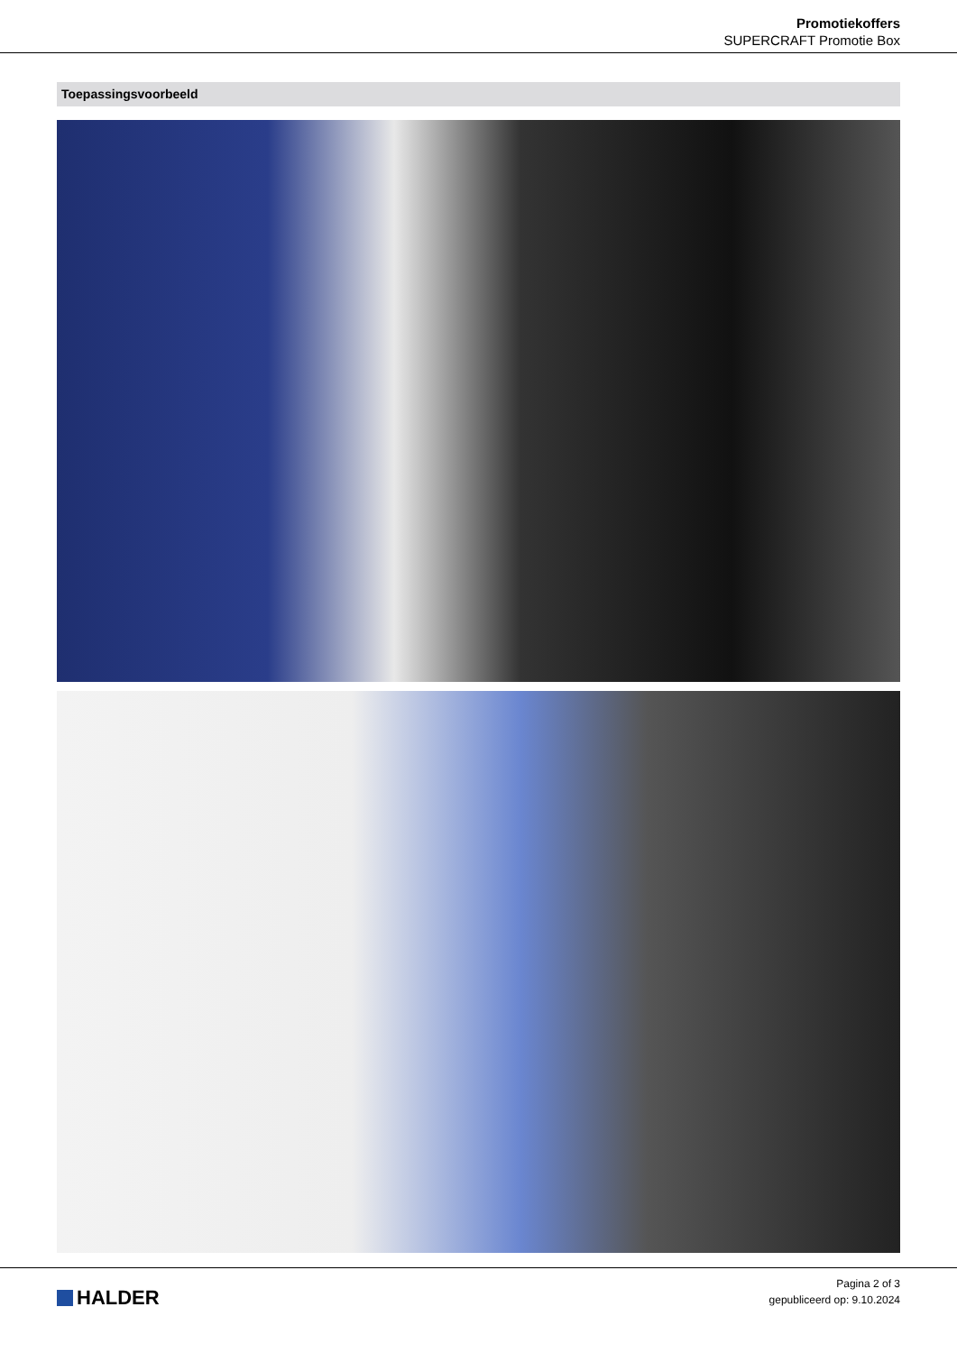Promotiekoffers
SUPERCRAFT Promotie Box
Toepassingsvoorbeeld
HALDER
Pagina 2 of 3
gepubliceerd op: 9.10.2024